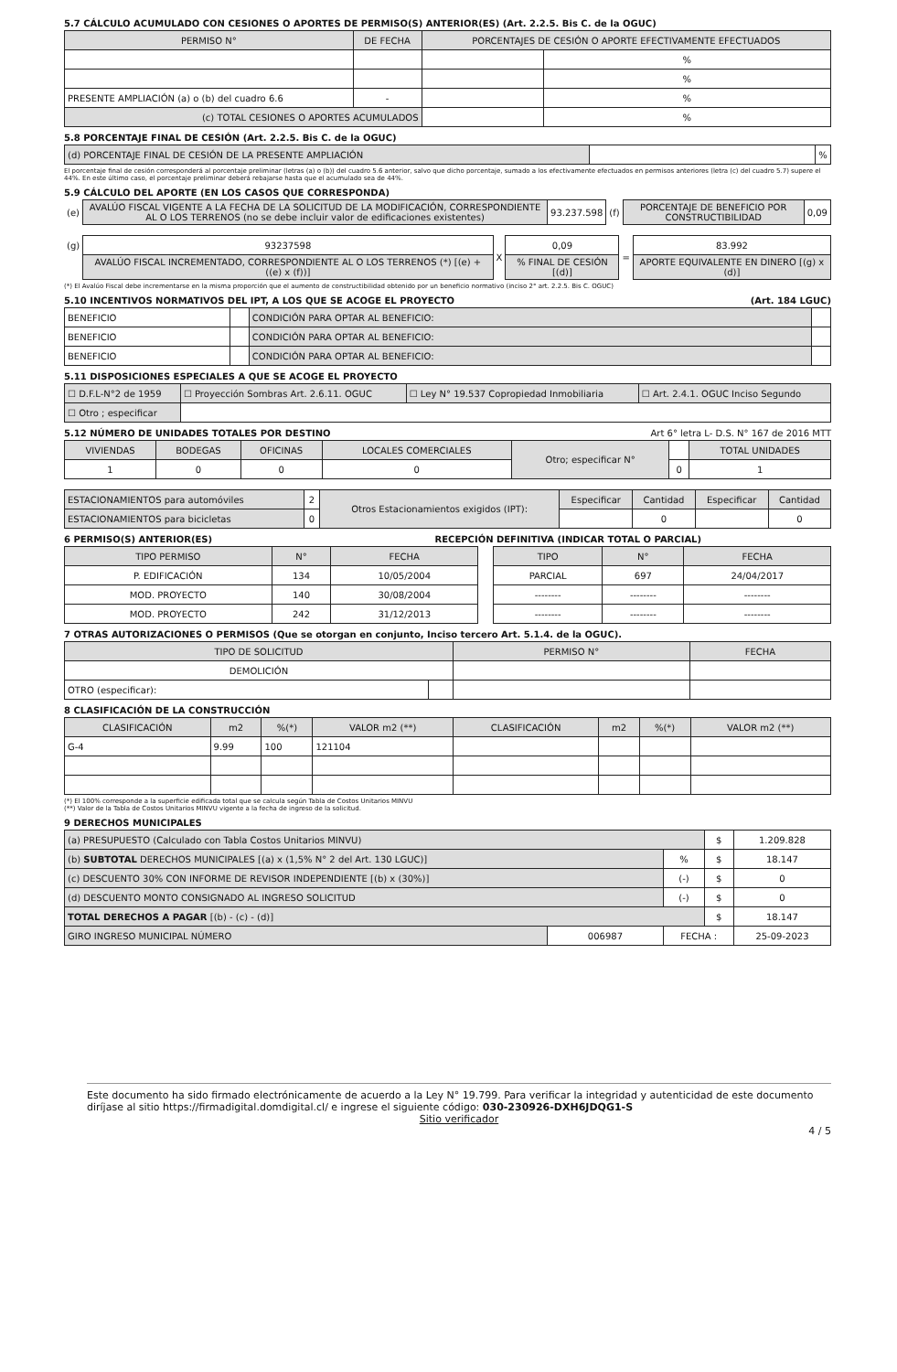5.7 CÁLCULO ACUMULADO CON CESIONES O APORTES DE PERMISO(S) ANTERIOR(ES) (Art. 2.2.5. Bis C. de la OGUC)
| PERMISO N° | DE FECHA | PORCENTAJES DE CESIÓN O APORTE EFECTIVAMENTE EFECTUADOS | |
| --- | --- | --- | --- |
| | | | % |
| | | | % |
| PRESENTE AMPLIACIÓN (a) o (b) del cuadro 6.6 | - | | % |
| (c) TOTAL CESIONES O APORTES ACUMULADOS | | | % |
5.8 PORCENTAJE FINAL DE CESIÓN (Art. 2.2.5. Bis C. de la OGUC)
| (d) PORCENTAJE FINAL DE CESIÓN DE LA PRESENTE AMPLIACIÓN | | % |
El porcentaje final de cesión corresponderá al porcentaje preliminar (letras (a) o (b)) del cuadro 5.6 anterior, salvo que dicho porcentaje, sumado a los efectivamente efectuados en permisos anteriores (letra (c) del cuadro 5.7) supere el 44%. En este último caso, el porcentaje preliminar deberá rebajarse hasta que el acumulado sea de 44%.
5.9 CÁLCULO DEL APORTE (EN LOS CASOS QUE CORRESPONDA)
| (e) | AVALÚO FISCAL VIGENTE A LA FECHA DE LA SOLICITUD DE LA MODIFICACIÓN, CORRESPONDIENTE AL O LOS TERRENOS (no se debe incluir valor de edificaciones existentes) | 93.237.598 | (f) | PORCENTAJE DE BENEFICIO POR CONSTRUCTIBILIDAD | 0,09 |
| (g) | 93237598 | X | 0,09 | = | 83.992 |
| | AVALÚO FISCAL INCREMENTADO, CORRESPONDIENTE AL O LOS TERRENOS (*) [(e) + ((e) x (f))] | | % FINAL DE CESIÓN [(d)] | | APORTE EQUIVALENTE EN DINERO [(g) x (d)] |
(*) El Avalúo Fiscal debe incrementarse en la misma proporción que el aumento de constructibilidad obtenido por un beneficio normativo (inciso 2° art. 2.2.5. Bis C. OGUC)
5.10 INCENTIVOS NORMATIVOS DEL IPT, A LOS QUE SE ACOGE EL PROYECTO (Art. 184 LGUC)
| BENEFICIO | | CONDICIÓN PARA OPTAR AL BENEFICIO: | |
| BENEFICIO | | CONDICIÓN PARA OPTAR AL BENEFICIO: | |
| BENEFICIO | | CONDICIÓN PARA OPTAR AL BENEFICIO: | |
5.11 DISPOSICIONES ESPECIALES A QUE SE ACOGE EL PROYECTO
| ☐ D.F.L-N°2 de 1959 | ☐ Proyección Sombras Art. 2.6.11. OGUC | ☐ Ley N° 19.537 Copropiedad Inmobiliaria | ☐ Art. 2.4.1. OGUC Inciso Segundo |
| ☐ Otro ; especificar | | | |
5.12 NÚMERO DE UNIDADES TOTALES POR DESTINO Art 6° letra L- D.S. N° 167 de 2016 MTT
| VIVIENDAS | BODEGAS | OFICINAS | LOCALES COMERCIALES | Otro; especificar N° | | TOTAL UNIDADES |
| 1 | 0 | 0 | 0 | | 0 | 1 |
| ESTACIONAMIENTOS para automóviles | 2 | Otros Estacionamientos exigidos (IPT): | Especificar | Cantidad | Especificar | Cantidad |
| ESTACIONAMIENTOS para bicicletas | 0 | | | 0 | | 0 |
6 PERMISO(S) ANTERIOR(ES) RECEPCIÓN DEFINITIVA (INDICAR TOTAL O PARCIAL)
| TIPO PERMISO | N° | FECHA | | TIPO | N° | FECHA |
| P. EDIFICACIÓN | 134 | 10/05/2004 | | PARCIAL | 697 | 24/04/2017 |
| MOD. PROYECTO | 140 | 30/08/2004 | | -------- | -------- | -------- |
| MOD. PROYECTO | 242 | 31/12/2013 | | -------- | -------- | -------- |
7 OTRAS AUTORIZACIONES O PERMISOS (Que se otorgan en conjunto, Inciso tercero Art. 5.1.4. de la OGUC).
| TIPO DE SOLICITUD | | PERMISO N° | FECHA |
| DEMOLICIÓN | | | |
| OTRO (especificar): | | | |
8 CLASIFICACIÓN DE LA CONSTRUCCIÓN
| CLASIFICACIÓN | m2 | %(*) | VALOR m2 (**) | CLASIFICACIÓN | m2 | %(*) | VALOR m2 (**) |
| G-4 | 9.99 | 100 | 121104 | | | | |
(*) El 100% corresponde a la superficie edificada total que se calcula según Tabla de Costos Unitarios MINVU
(**) Valor de la Tabla de Costos Unitarios MINVU vigente a la fecha de ingreso de la solicitud.
9 DERECHOS MUNICIPALES
| (a) PRESUPUESTO (Calculado con Tabla Costos Unitarios MINVU) | | | $ | 1.209.828 |
| (b) SUBTOTAL DERECHOS MUNICIPALES [(a) x (1,5% N° 2 del Art. 130 LGUC)] | | % | $ | 18.147 |
| (c) DESCUENTO 30% CON INFORME DE REVISOR INDEPENDIENTE [(b) x (30%)] | | (-) | $ | 0 |
| (d) DESCUENTO MONTO CONSIGNADO AL INGRESO SOLICITUD | | (-) | $ | 0 |
| TOTAL DERECHOS A PAGAR [(b) - (c) - (d)] | | | $ | 18.147 |
| GIRO INGRESO MUNICIPAL NÚMERO | 006987 | FECHA : | | 25-09-2023 |
Este documento ha sido firmado electrónicamente de acuerdo a la Ley N° 19.799. Para verificar la integridad y autenticidad de este documento diríjase al sitio https://firmadigital.domdigital.cl/ e ingrese el siguiente código: 030-230926-DXH6JDQG1-S
Sitio verificador
4 / 5